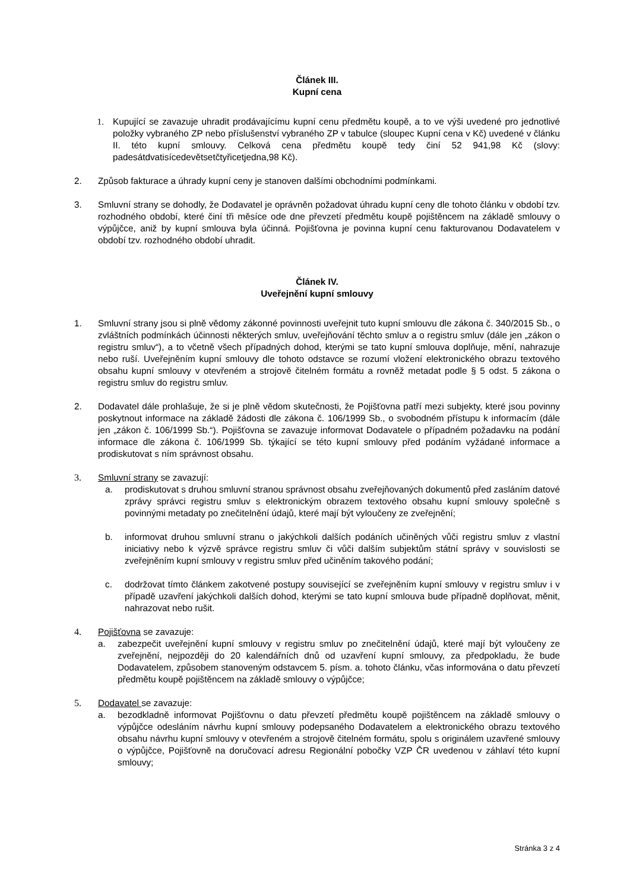Článek III.
Kupní cena
1. Kupující se zavazuje uhradit prodávajícímu kupní cenu předmětu koupě, a to ve výši uvedené pro jednotlivé položky vybraného ZP nebo příslušenství vybraného ZP v tabulce (sloupec Kupní cena v Kč) uvedené v článku II. této kupní smlouvy. Celková cena předmětu koupě tedy činí 52 941,98 Kč (slovy: padesátdvatisícedevětsetčtyřicetjedna,98 Kč).
2. Způsob fakturace a úhrady kupní ceny je stanoven dalšími obchodními podmínkami.
3. Smluvní strany se dohodly, že Dodavatel je oprávněn požadovat úhradu kupní ceny dle tohoto článku v období tzv. rozhodného období, které činí tři měsíce ode dne převzetí předmětu koupě pojištěncem na základě smlouvy o výpůjčce, aniž by kupní smlouva byla účinná. Pojišťovna je povinna kupní cenu fakturovanou Dodavatelem v období tzv. rozhodného období uhradit.
Článek IV.
Uveřejnění kupní smlouvy
1. Smluvní strany jsou si plně vědomy zákonné povinnosti uveřejnit tuto kupní smlouvu dle zákona č. 340/2015 Sb., o zvláštních podmínkách účinnosti některých smluv, uveřejňování těchto smluv a o registru smluv (dále jen „zákon o registru smluv“), a to včetně všech případných dohod, kterými se tato kupní smlouva doplňuje, mění, nahrazuje nebo ruší. Uveřejněním kupní smlouvy dle tohoto odstavce se rozumí vložení elektronického obrazu textového obsahu kupní smlouvy v otevřeném a strojově čitelném formátu a rovněž metadat podle § 5 odst. 5 zákona o registru smluv do registru smluv.
2. Dodavatel dále prohlašuje, že si je plně vědom skutečnosti, že Pojišťovna patří mezi subjekty, které jsou povinny poskytnout informace na základě žádosti dle zákona č. 106/1999 Sb., o svobodném přístupu k informacím (dále jen „zákon č. 106/1999 Sb.“). Pojišťovna se zavazuje informovat Dodavatele o případném požadavku na podání informace dle zákona č. 106/1999 Sb. týkající se této kupní smlouvy před podáním vyžádané informace a prodiskutovat s ním správnost obsahu.
3. Smluvní strany se zavazují:
a. prodiskutovat s druhou smluvní stranou správnost obsahu zveřejňovaných dokumentů před zasláním datové zprávy správci registru smluv s elektronickým obrazem textového obsahu kupní smlouvy společně s povinnými metadaty po znečitelnění údajů, které mají být vyloučeny ze zveřejnění;
b. informovat druhou smluvní stranu o jakýchkoli dalších podáních učiněných vůči registru smluv z vlastní iniciativy nebo k výzvě správce registru smluv či vůči dalším subjektům státní správy v souvislosti se zveřejněním kupní smlouvy v registru smluv před učiněním takového podání;
c. dodržovat tímto článkem zakotvené postupy související se zveřejněním kupní smlouvy v registru smluv i v případě uzavření jakýchkoli dalších dohod, kterými se tato kupní smlouva bude případně doplňovat, měnit, nahrazovat nebo rušit.
4. Pojišťovna se zavazuje:
a. zabezpečit uveřejnění kupní smlouvy v registru smluv po znečitelnění údajů, které mají být vyloučeny ze zveřejnění, nejpozději do 20 kalendářních dnů od uzavření kupní smlouvy, za předpokladu, že bude Dodavatelem, způsobem stanoveným odstavcem 5. písm. a. tohoto článku, včas informována o datu převzetí předmětu koupě pojištěncem na základě smlouvy o výpůjčce;
5. Dodavatel se zavazuje:
a. bezodkladně informovat Pojišťovnu o datu převzetí předmětu koupě pojištěncem na základě smlouvy o výpůjčce odesláním návrhu kupní smlouvy podepsaného Dodavatelem a elektronického obrazu textového obsahu návrhu kupní smlouvy v otevřeném a strojově čitelném formátu, spolu s originálem uzavřené smlouvy o výpůjčce, Pojišťovně na doručovací adresu Regionální pobočky VZP ČR uvedenou v záhlaví této kupní smlouvy;
Stránka 3 z 4